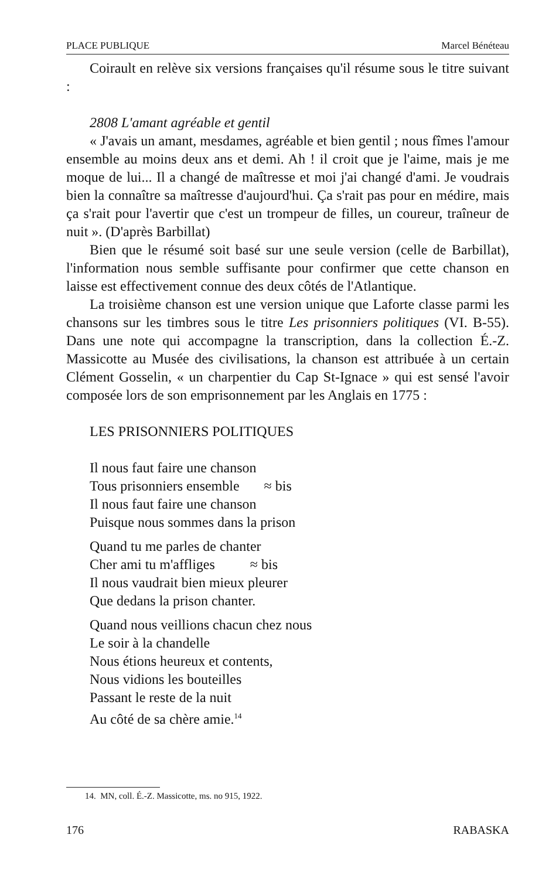PLACE PUBLIQUE Marcel Bénéteau
Coirault en relève six versions françaises qu'il résume sous le titre suivant :
2808 L'amant agréable et gentil
« J'avais un amant, mesdames, agréable et bien gentil ; nous fîmes l'amour ensemble au moins deux ans et demi. Ah ! il croit que je l'aime, mais je me moque de lui... Il a changé de maîtresse et moi j'ai changé d'ami. Je voudrais bien la connaître sa maîtresse d'aujourd'hui. Ça s'rait pas pour en médire, mais ça s'rait pour l'avertir que c'est un trompeur de filles, un coureur, traîneur de nuit ». (D'après Barbillat)
Bien que le résumé soit basé sur une seule version (celle de Barbillat), l'information nous semble suffisante pour confirmer que cette chanson en laisse est effectivement connue des deux côtés de l'Atlantique.
La troisième chanson est une version unique que Laforte classe parmi les chansons sur les timbres sous le titre Les prisonniers politiques (VI. B-55). Dans une note qui accompagne la transcription, dans la collection É.-Z. Massicotte au Musée des civilisations, la chanson est attribuée à un certain Clément Gosselin, « un charpentier du Cap St-Ignace » qui est sensé l'avoir composée lors de son emprisonnement par les Anglais en 1775 :
LES PRISONNIERS POLITIQUES
Il nous faut faire une chanson
Tous prisonniers ensemble ≈ bis
Il nous faut faire une chanson
Puisque nous sommes dans la prison
Quand tu me parles de chanter
Cher ami tu m'affliges ≈ bis
Il nous vaudrait bien mieux pleurer
Que dedans la prison chanter.
Quand nous veillions chacun chez nous
Le soir à la chandelle
Nous étions heureux et contents,
Nous vidions les bouteilles
Passant le reste de la nuit
Au côté de sa chère amie.<sup>14</sup>
14. MN, coll. É.-Z. Massicotte, ms. no 915, 1922.
176 RABASKA